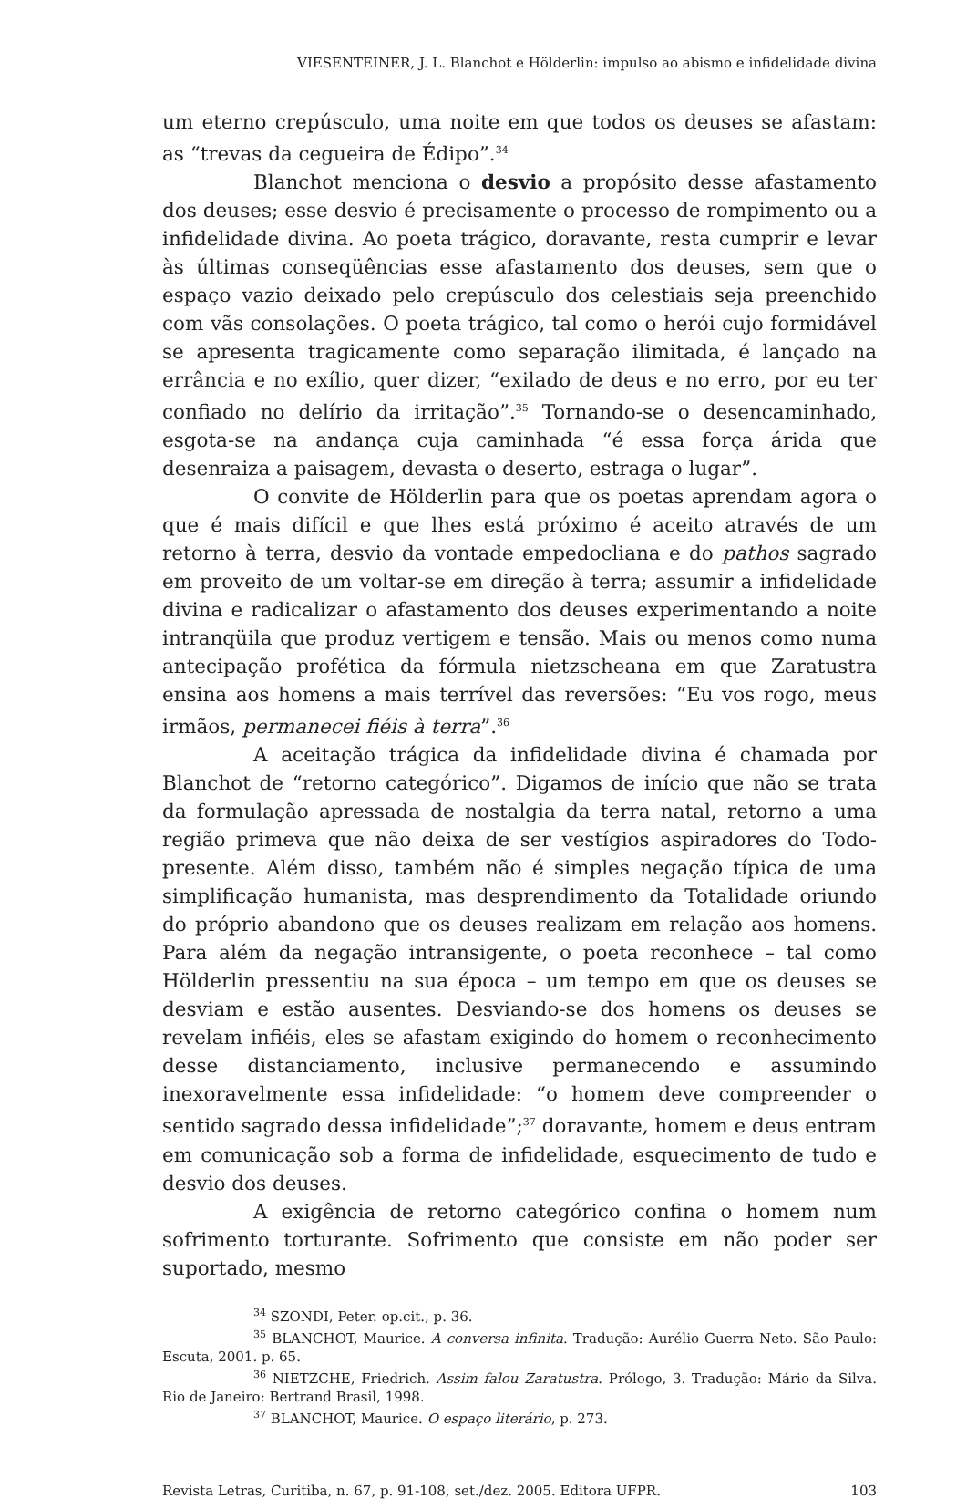VIESENTEINER, J. L. Blanchot e Hölderlin: impulso ao abismo e infidelidade divina
um eterno crepúsculo, uma noite em que todos os deuses se afastam: as “trevas da cegueira de Édipo”.<sup>34</sup>
Blanchot menciona o desvio a propósito desse afastamento dos deuses; esse desvio é precisamente o processo de rompimento ou a infidelidade divina. Ao poeta trágico, doravante, resta cumprir e levar às últimas conseqüências esse afastamento dos deuses, sem que o espaço vazio deixado pelo crepúsculo dos celestiais seja preenchido com vãs consolações. O poeta trágico, tal como o herói cujo formidável se apresenta tragicamente como separação ilimitada, é lançado na errância e no exílio, quer dizer, “exilado de deus e no erro, por eu ter confiado no delírio da irritação”.<sup>35</sup> Tornando-se o desencaminhado, esgota-se na andança cuja caminhada “é essa força árida que desenraiza a paisagem, devasta o deserto, estraga o lugar”.
O convite de Hölderlin para que os poetas aprendam agora o que é mais difícil e que lhes está próximo é aceito através de um retorno à terra, desvio da vontade empedocliana e do pathos sagrado em proveito de um voltar-se em direção à terra; assumir a infidelidade divina e radicalizar o afastamento dos deuses experimentando a noite intranqüila que produz vertigem e tensão. Mais ou menos como numa antecipação profética da fórmula nietzscheana em que Zaratustra ensina aos homens a mais terrível das reversões: “Eu vos rogo, meus irmãos, permanecei fiéis à terra”.<sup>36</sup>
A aceitação trágica da infidelidade divina é chamada por Blanchot de “retorno categórico”. Digamos de início que não se trata da formulação apressada de nostalgia da terra natal, retorno a uma região primeva que não deixa de ser vestígios aspiradores do Todo-presente. Além disso, também não é simples negação típica de uma simplificação humanista, mas desprendimento da Totalidade oriundo do próprio abandono que os deuses realizam em relação aos homens. Para além da negação intransigente, o poeta reconhece – tal como Hölderlin pressentiu na sua época – um tempo em que os deuses se desviam e estão ausentes. Desviando-se dos homens os deuses se revelam infiéis, eles se afastam exigindo do homem o reconhecimento desse distanciamento, inclusive permanecendo e assumindo inexoravelmente essa infidelidade: “o homem deve compreender o sentido sagrado dessa infidelidade”;<sup>37</sup> doravante, homem e deus entram em comunicação sob a forma de infidelidade, esquecimento de tudo e desvio dos deuses.
A exigência de retorno categórico confina o homem num sofrimento torturante. Sofrimento que consiste em não poder ser suportado, mesmo
<sup>34</sup> SZONDI, Peter. op.cit., p. 36.
<sup>35</sup> BLANCHOT, Maurice. A conversa infinita. Tradução: Aurélio Guerra Neto. São Paulo: Escuta, 2001. p. 65.
<sup>36</sup> NIETZCHE, Friedrich. Assim falou Zaratustra. Prólogo, 3. Tradução: Mário da Silva. Rio de Janeiro: Bertrand Brasil, 1998.
<sup>37</sup> BLANCHOT, Maurice. O espaço literário, p. 273.
Revista Letras, Curitiba, n. 67, p. 91-108, set./dez. 2005. Editora UFPR. 103